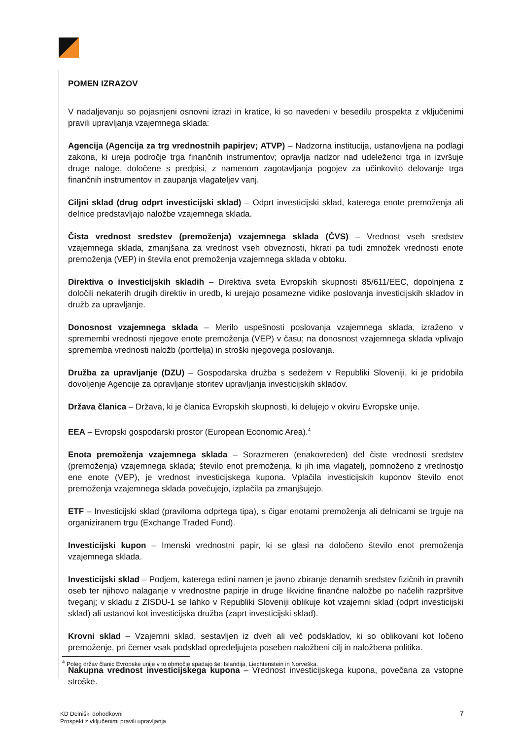POMEN IZRAZOV
V nadaljevanju so pojasnjeni osnovni izrazi in kratice, ki so navedeni v besedilu prospekta z vključenimi pravili upravljanja vzajemnega sklada:
Agencija (Agencija za trg vrednostnih papirjev; ATVP) – Nadzorna institucija, ustanovljena na podlagi zakona, ki ureja področje trga finančnih instrumentov; opravlja nadzor nad udeleženci trga in izvršuje druge naloge, določene s predpisi, z namenom zagotavljanja pogojev za učinkovito delovanje trga finančnih instrumentov in zaupanja vlagateljev vanj.
Ciljni sklad (drug odprt investicijski sklad) – Odprt investicijski sklad, katerega enote premoženja ali delnice predstavljajo naložbe vzajemnega sklada.
Čista vrednost sredstev (premoženja) vzajemnega sklada (ČVS) – Vrednost vseh sredstev vzajemnega sklada, zmanjšana za vrednost vseh obveznosti, hkrati pa tudi zmnožek vrednosti enote premoženja (VEP) in števila enot premoženja vzajemnega sklada v obtoku.
Direktiva o investicijskih skladih – Direktiva sveta Evropskih skupnosti 85/611/EEC, dopolnjena z določili nekaterih drugih direktiv in uredb, ki urejajo posamezne vidike poslovanja investicijskih skladov in družb za upravljanje.
Donosnost vzajemnega sklada – Merilo uspešnosti poslovanja vzajemnega sklada, izraženo v spremembi vrednosti njegove enote premoženja (VEP) v času; na donosnost vzajemnega sklada vplivajo sprememba vrednosti naložb (portfelja) in stroški njegovega poslovanja.
Družba za upravljanje (DZU) – Gospodarska družba s sedežem v Republiki Sloveniji, ki je pridobila dovoljenje Agencije za opravljanje storitev upravljanja investicijskih skladov.
Država članica – Država, ki je članica Evropskih skupnosti, ki delujejo v okviru Evropske unije.
EEA – Evropski gospodarski prostor (European Economic Area).<sup>4</sup>
Enota premoženja vzajemnega sklada – Sorazmeren (enakovreden) del čiste vrednosti sredstev (premoženja) vzajemnega sklada; število enot premoženja, ki jih ima vlagatelj, pomnoženo z vrednostjo ene enote (VEP), je vrednost investicijskega kupona. Vplačila investicijskih kuponov število enot premoženja vzajemnega sklada povečujejo, izplačila pa zmanjšujejo.
ETF – Investicijski sklad (praviloma odprtega tipa), s čigar enotami premoženja ali delnicami se trguje na organiziranem trgu (Exchange Traded Fund).
Investicijski kupon – Imenski vrednostni papir, ki se glasi na določeno število enot premoženja vzajemnega sklada.
Investicijski sklad – Podjem, katerega edini namen je javno zbiranje denarnih sredstev fizičnih in pravnih oseb ter njihovo nalaganje v vrednostne papirje in druge likvidne finančne naložbe po načelih razpršitve tveganj; v skladu z ZISDU-1 se lahko v Republiki Sloveniji oblikuje kot vzajemni sklad (odprt investicijski sklad) ali ustanovi kot investicijska družba (zaprt investicijski sklad).
Krovni sklad – Vzajemni sklad, sestavljen iz dveh ali več podskladov, ki so oblikovani kot ločeno premoženje, pri čemer vsak podsklad opredeljujeta poseben naložbeni cilj in naložbena politika.
Nakupna vrednost investicijskega kupona – Vrednost investicijskega kupona, povečana za vstopne stroške.
<sup>4</sup> Poleg držav članic Evropske unije v to območje spadajo še: Islandija, Liechtenstein in Norveška.
KD Delniški dohodkovni
Prospekt z vključenimi pravili upravljanja
7